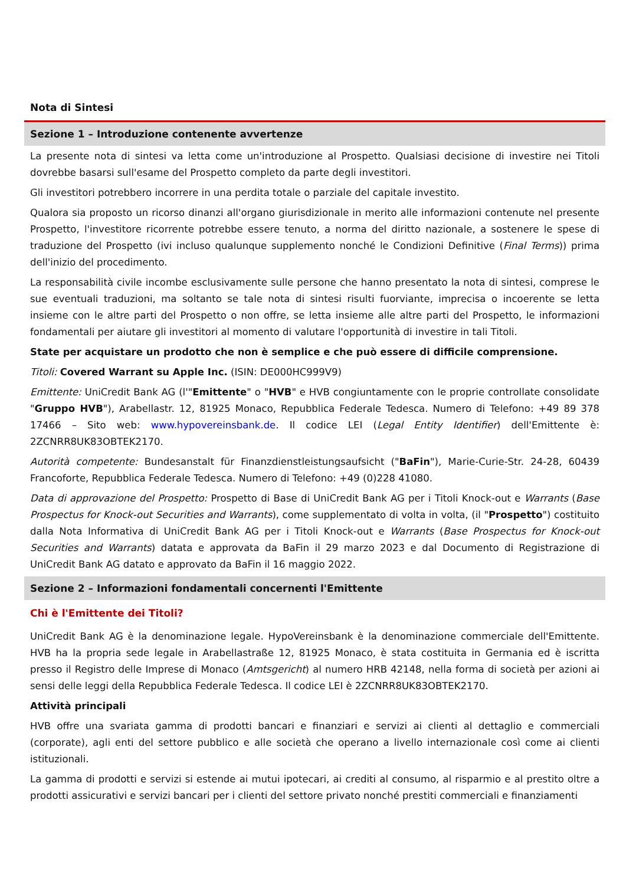Nota di Sintesi
Sezione 1 – Introduzione contenente avvertenze
La presente nota di sintesi va letta come un'introduzione al Prospetto. Qualsiasi decisione di investire nei Titoli dovrebbe basarsi sull'esame del Prospetto completo da parte degli investitori.
Gli investitori potrebbero incorrere in una perdita totale o parziale del capitale investito.
Qualora sia proposto un ricorso dinanzi all'organo giurisdizionale in merito alle informazioni contenute nel presente Prospetto, l'investitore ricorrente potrebbe essere tenuto, a norma del diritto nazionale, a sostenere le spese di traduzione del Prospetto (ivi incluso qualunque supplemento nonché le Condizioni Definitive (Final Terms)) prima dell'inizio del procedimento.
La responsabilità civile incombe esclusivamente sulle persone che hanno presentato la nota di sintesi, comprese le sue eventuali traduzioni, ma soltanto se tale nota di sintesi risulti fuorviante, imprecisa o incoerente se letta insieme con le altre parti del Prospetto o non offre, se letta insieme alle altre parti del Prospetto, le informazioni fondamentali per aiutare gli investitori al momento di valutare l'opportunità di investire in tali Titoli.
State per acquistare un prodotto che non è semplice e che può essere di difficile comprensione.
Titoli: Covered Warrant su Apple Inc. (ISIN: DE000HC999V9)
Emittente: UniCredit Bank AG (l'"Emittente" o "HVB" e HVB congiuntamente con le proprie controllate consolidate "Gruppo HVB"), Arabellastr. 12, 81925 Monaco, Repubblica Federale Tedesca. Numero di Telefono: +49 89 378 17466 – Sito web: www.hypovereinsbank.de. Il codice LEI (Legal Entity Identifier) dell'Emittente è: 2ZCNRR8UK83OBTEK2170.
Autorità competente: Bundesanstalt für Finanzdienstleistungsaufsicht ("BaFin"), Marie-Curie-Str. 24-28, 60439 Francoforte, Repubblica Federale Tedesca. Numero di Telefono: +49 (0)228 41080.
Data di approvazione del Prospetto: Prospetto di Base di UniCredit Bank AG per i Titoli Knock-out e Warrants (Base Prospectus for Knock-out Securities and Warrants), come supplementato di volta in volta, (il "Prospetto") costituito dalla Nota Informativa di UniCredit Bank AG per i Titoli Knock-out e Warrants (Base Prospectus for Knock-out Securities and Warrants) datata e approvata da BaFin il 29 marzo 2023 e dal Documento di Registrazione di UniCredit Bank AG datato e approvato da BaFin il 16 maggio 2022.
Sezione 2 – Informazioni fondamentali concernenti l'Emittente
Chi è l'Emittente dei Titoli?
UniCredit Bank AG è la denominazione legale. HypoVereinsbank è la denominazione commerciale dell'Emittente. HVB ha la propria sede legale in Arabellastraße 12, 81925 Monaco, è stata costituita in Germania ed è iscritta presso il Registro delle Imprese di Monaco (Amtsgericht) al numero HRB 42148, nella forma di società per azioni ai sensi delle leggi della Repubblica Federale Tedesca. Il codice LEI è 2ZCNRR8UK83OBTEK2170.
Attività principali
HVB offre una svariata gamma di prodotti bancari e finanziari e servizi ai clienti al dettaglio e commerciali (corporate), agli enti del settore pubblico e alle società che operano a livello internazionale così come ai clienti istituzionali.
La gamma di prodotti e servizi si estende ai mutui ipotecari, ai crediti al consumo, al risparmio e al prestito oltre a prodotti assicurativi e servizi bancari per i clienti del settore privato nonché prestiti commerciali e finanziamenti